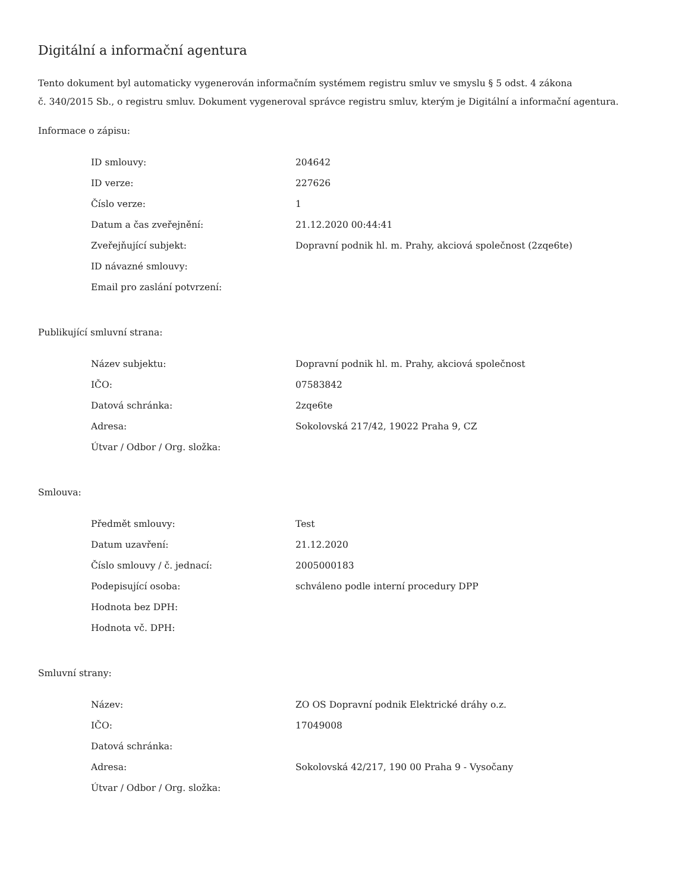Digitální a informační agentura
Tento dokument byl automaticky vygenerován informačním systémem registru smluv ve smyslu § 5 odst. 4 zákona
č. 340/2015 Sb., o registru smluv. Dokument vygeneroval správce registru smluv, kterým je Digitální a informační agentura.
Informace o zápisu:
| ID smlouvy: | 204642 |
| ID verze: | 227626 |
| Číslo verze: | 1 |
| Datum a čas zveřejnění: | 21.12.2020 00:44:41 |
| Zveřejňující subjekt: | Dopravní podnik hl. m. Prahy, akciová společnost (2zqe6te) |
| ID návazné smlouvy: | |
| Email pro zaslání potvrzení: | |
Publikující smluvní strana:
| Název subjektu: | Dopravní podnik hl. m. Prahy, akciová společnost |
| IČO: | 07583842 |
| Datová schránka: | 2zqe6te |
| Adresa: | Sokolovská 217/42, 19022 Praha 9, CZ |
| Útvar / Odbor / Org. složka: | |
Smlouva:
| Předmět smlouvy: | Test |
| Datum uzavření: | 21.12.2020 |
| Číslo smlouvy / č. jednací: | 2005000183 |
| Podepisující osoba: | schváleno podle interní procedury DPP |
| Hodnota bez DPH: | |
| Hodnota vč. DPH: | |
Smluvní strany:
| Název: | ZO OS Dopravní podnik Elektrické dráhy o.z. |
| IČO: | 17049008 |
| Datová schránka: | |
| Adresa: | Sokolovská 42/217, 190 00 Praha 9 - Vysočany |
| Útvar / Odbor / Org. složka: | |